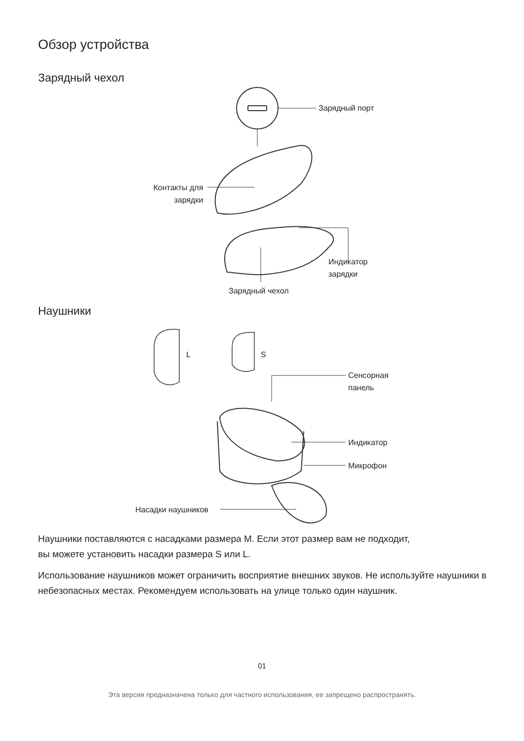Обзор устройства
Зарядный чехол
Зарядный порт
Контакты для
зарядки
Индикатор
зарядки
Зарядный чехол
Наушники
L S
Сенсорная
панель
Индикатор
Микрофон
Насадки наушников
Наушники поставляются с насадками размера M. Если этот размер вам не подходит,
вы можете установить насадки размера S или L.
Использование наушников может ограничить восприятие внешних звуков. Не используйте наушники в небезопасных местах. Рекомендуем использовать на улице только один наушник.
01
Эта версия предназначена только для частного использования, ее запрещено распространять.